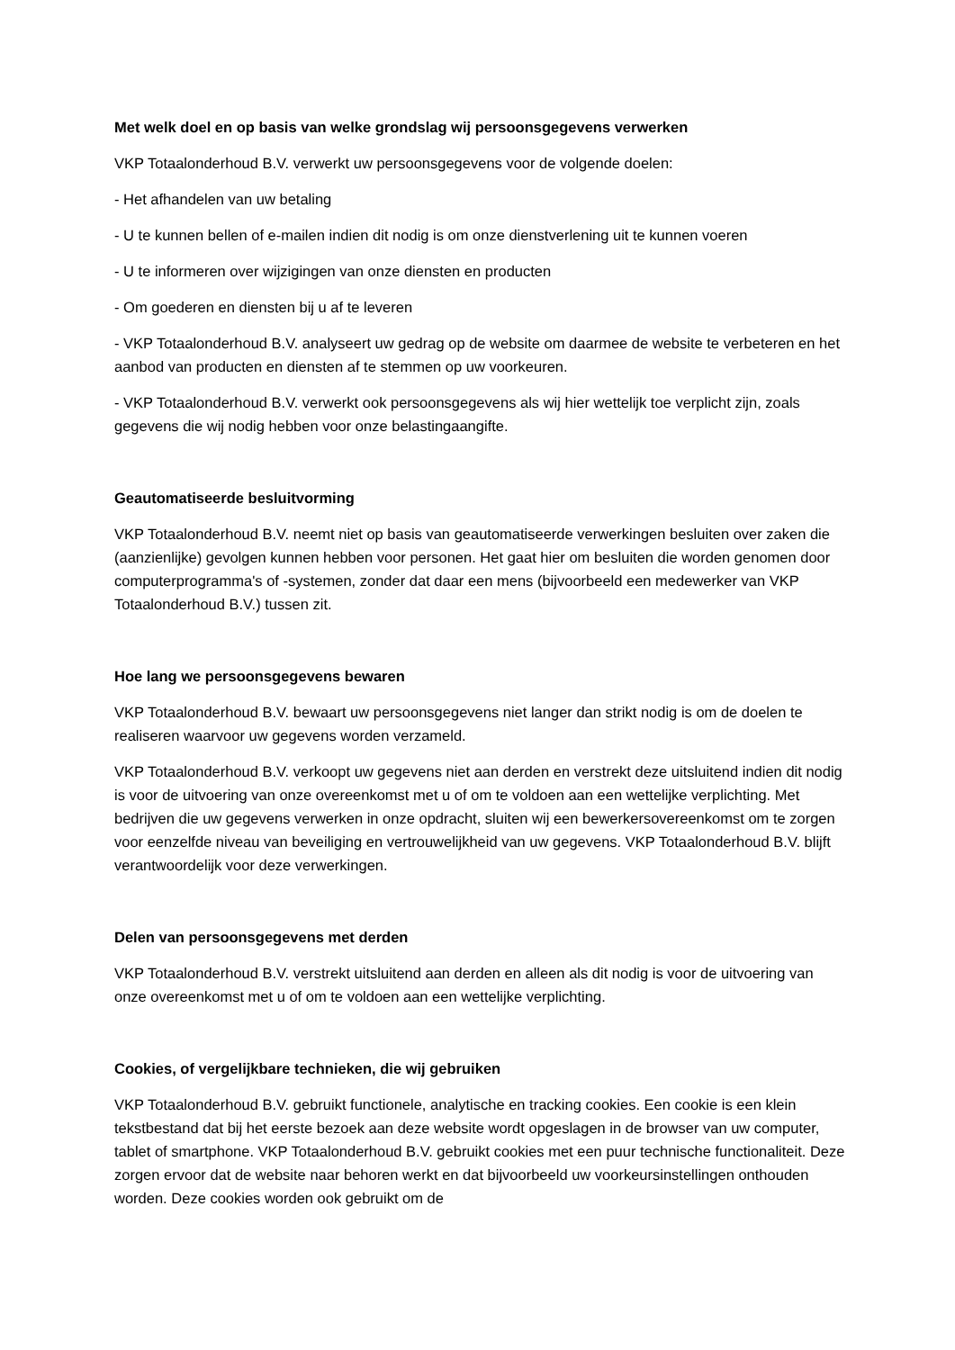Met welk doel en op basis van welke grondslag wij persoonsgegevens verwerken
VKP Totaalonderhoud B.V. verwerkt uw persoonsgegevens voor de volgende doelen:
- Het afhandelen van uw betaling
- U te kunnen bellen of e-mailen indien dit nodig is om onze dienstverlening uit te kunnen voeren
- U te informeren over wijzigingen van onze diensten en producten
- Om goederen en diensten bij u af te leveren
- VKP Totaalonderhoud B.V. analyseert uw gedrag op de website om daarmee de website te verbeteren en het aanbod van producten en diensten af te stemmen op uw voorkeuren.
- VKP Totaalonderhoud B.V. verwerkt ook persoonsgegevens als wij hier wettelijk toe verplicht zijn, zoals gegevens die wij nodig hebben voor onze belastingaangifte.
Geautomatiseerde besluitvorming
VKP Totaalonderhoud B.V. neemt niet op basis van geautomatiseerde verwerkingen besluiten over zaken die (aanzienlijke) gevolgen kunnen hebben voor personen. Het gaat hier om besluiten die worden genomen door computerprogramma's of -systemen, zonder dat daar een mens (bijvoorbeeld een medewerker van VKP Totaalonderhoud B.V.) tussen zit.
Hoe lang we persoonsgegevens bewaren
VKP Totaalonderhoud B.V. bewaart uw persoonsgegevens niet langer dan strikt nodig is om de doelen te realiseren waarvoor uw gegevens worden verzameld.
VKP Totaalonderhoud B.V. verkoopt uw gegevens niet aan derden en verstrekt deze uitsluitend indien dit nodig is voor de uitvoering van onze overeenkomst met u of om te voldoen aan een wettelijke verplichting. Met bedrijven die uw gegevens verwerken in onze opdracht, sluiten wij een bewerkersovereenkomst om te zorgen voor eenzelfde niveau van beveiliging en vertrouwelijkheid van uw gegevens. VKP Totaalonderhoud B.V. blijft verantwoordelijk voor deze verwerkingen.
Delen van persoonsgegevens met derden
VKP Totaalonderhoud B.V. verstrekt uitsluitend aan derden en alleen als dit nodig is voor de uitvoering van onze overeenkomst met u of om te voldoen aan een wettelijke verplichting.
Cookies, of vergelijkbare technieken, die wij gebruiken
VKP Totaalonderhoud B.V. gebruikt functionele, analytische en tracking cookies. Een cookie is een klein tekstbestand dat bij het eerste bezoek aan deze website wordt opgeslagen in de browser van uw computer, tablet of smartphone. VKP Totaalonderhoud B.V. gebruikt cookies met een puur technische functionaliteit. Deze zorgen ervoor dat de website naar behoren werkt en dat bijvoorbeeld uw voorkeursinstellingen onthouden worden. Deze cookies worden ook gebruikt om de